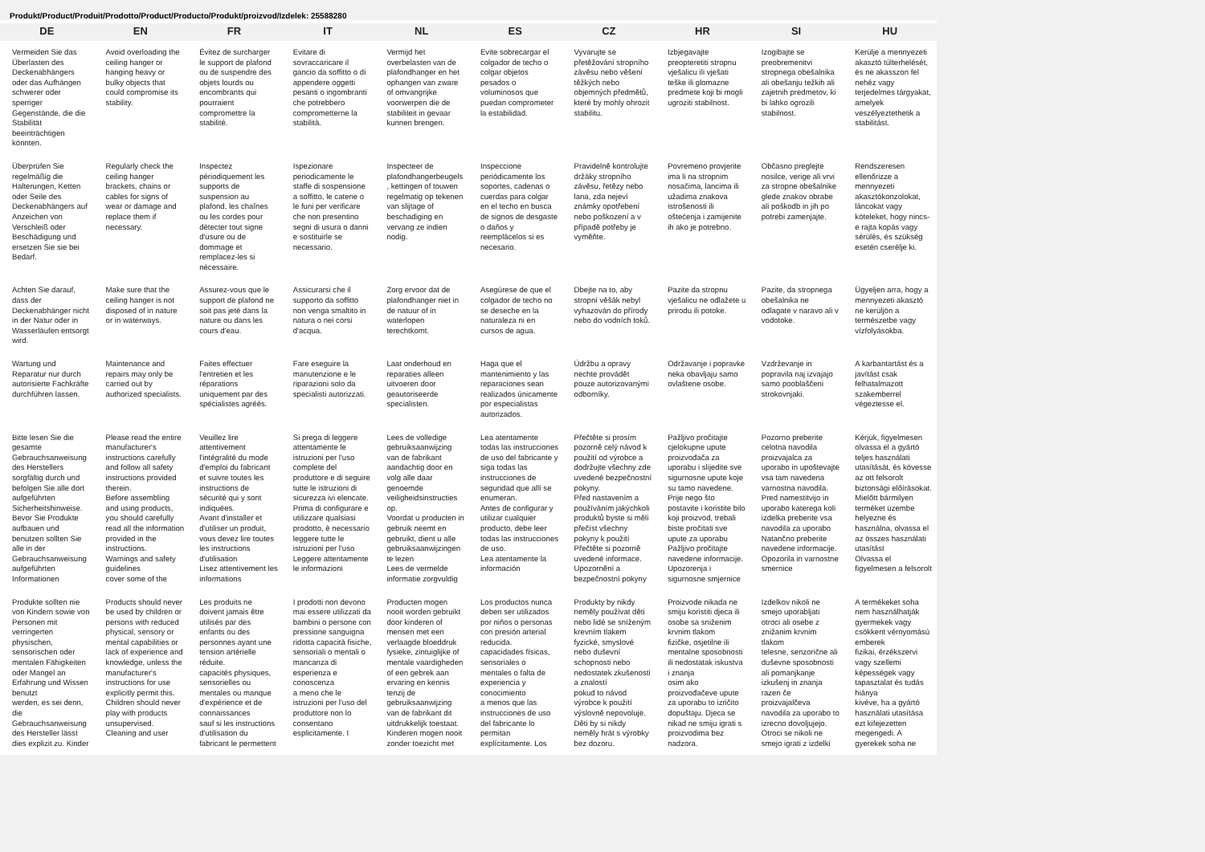Produkt/Product/Produit/Prodotto/Product/Producto/Produkt/proizvod/Izdelek: 25588280
| DE | EN | FR | IT | NL | ES | CZ | HR | SI | HU |
| --- | --- | --- | --- | --- | --- | --- | --- | --- | --- |
| Vermeiden Sie das Überlasten des Deckenabhängers oder das Aufhängen schwerer oder sperriger Gegenstände, die die Stabilität beeinträchtigen könnten. | Avoid overloading the ceiling hanger or hanging heavy or bulky objects that could compromise its stability. | Évitez de surcharger le support de plafond ou de suspendre des objets lourds ou encombrants qui pourraient compromettre la stabilité. | Evitare di sovraccaricare il gancio da soffitto o di appendere oggetti pesanti o ingombranti che potrebbero comprometterne la stabilità. | Vermijd het overbelasten van de plafondhanger en het ophangen van zware of omvangrijke voorwerpen die de stabiliteit in gevaar kunnen brengen. | Evite sobrecargar el colgador de techo o colgar objetos pesados o voluminosos que puedan comprometer la estabilidad. | Vyvarujte se přetěžování stropního závěsu nebo věšení těžkých nebo objemných předmětů, které by mohly ohrozit stabilitu. | Izbjegavajte preopteretiti stropnu vješalicu ili vješati teške ili glomazne predmete koji bi mogli ugroziti stabilnost. | Izogibajte se preobremenitvi stropnega obešalnika ali obešanju težkih ali zajetnih predmetov, ki bi lahko ogrozili stabilnost. | Kerülje a mennyezeti akasztó túlterhelését, és ne akasszon fel nehéz vagy terjedelmes tárgyakat, amelyek veszélyeztethetik a stabilitást. |
| Überprüfen Sie regelmäßig die Halterungen, Ketten oder Seile des Deckenabhängers auf Anzeichen von Verschleiß oder Beschädigung und ersetzen Sie sie bei Bedarf. | Regularly check the ceiling hanger brackets, chains or cables for signs of wear or damage and replace them if necessary. | Inspectez périodiquement les supports de suspension au plafond, les chaînes ou les cordes pour détecter tout signe d'usure ou de dommage et remplacez-les si nécessaire. | Ispezionare periodicamente le staffe di sospensione a soffitto, le catene o le funi per verificare che non presentino segni di usura o danni e sostituirle se necessario. | Inspecteer de plafondhangerbeugels , kettingen of touwen regelmatig op tekenen van slijtage of beschadiging en vervang ze indien nodig. | Inspeccione periódicamente los soportes, cadenas o cuerdas para colgar en el techo en busca de signos de desgaste o daños y reemplácelos si es necesario. | Pravidelně kontrolujte držáky stropního závěsu, řetězy nebo lana, zda nejeví známky opotřebení nebo poškození a v případě potřeby je vyměňte. | Povremeno provjerite ima li na stropnim nosačima, lancima ili užadima znakova istrošenosti ili oštećenja i zamijenite ih ako je potrebno. | Občasno preglejte nosilce, verige ali vrvi za stropne obešalnike glede znakov obrabe ali poškodb in jih po potrebi zamenjajte. | Rendszeresen ellenőrizze a mennyezeti akasztókonzolokat, láncokat vagy köteleket, hogy nincs-e rajta kopás vagy sérülés, és szükség esetén cserélje ki. |
| Achten Sie darauf, dass der Deckenabhänger nicht in der Natur oder in Wasserläufen entsorgt wird. | Make sure that the ceiling hanger is not disposed of in nature or in waterways. | Assurez-vous que le support de plafond ne soit pas jeté dans la nature ou dans les cours d'eau. | Assicurarsi che il supporto da soffitto non venga smaltito in natura o nei corsi d'acqua. | Zorg ervoor dat de plafondhanger niet in de natuur of in waterlopen terechtkomt. | Asegúrese de que el colgador de techo no se deseche en la naturaleza ni en cursos de agua. | Dbejte na to, aby stropní věšák nebyl vyhazován do přírody nebo do vodních toků. | Pazite da stropnu vješalicu ne odlažete u prirodu ili potoke. | Pazite, da stropnega obešalnika ne odlagate v naravo ali v vodotoke. | Ügyeljen arra, hogy a mennyezeti akasztó ne kerüljön a természetbe vagy vízfolyásokba. |
| Wartung und Reparatur nur durch autorisierte Fachkräfte durchführen lassen. | Maintenance and repairs may only be carried out by authorized specialists. | Faites effectuer l'entretien et les réparations uniquement par des spécialistes agréés. | Fare eseguire la manutenzione e le riparazioni solo da specialisti autorizzati. | Laat onderhoud en reparaties alleen uitvoeren door geautoriseerde specialisten. | Haga que el mantenimiento y las reparaciones sean realizados únicamente por especialistas autorizados. | Údržbu a opravy nechte provádět pouze autorizovanými odborníky. | Održavanje i popravke neka obavljaju samo ovlaštene osobe. | Vzdrževanje in popravila naj izvajajo samo pooblaščeni strokovnjaki. | A karbantartást és a javítást csak felhatalmazott szakemberrel végeztesse el. |
| Bitte lesen Sie die gesamte Gebrauchsanweisung des Herstellers sorgfältig durch und befolgen Sie alle dort aufgeführten Sicherheitshinweise. Bevor Sie Produkte aufbauen und benutzen sollten Sie alle in der Gebrauchsanweisung aufgeführten Informationen | Please read the entire manufacturer's instructions carefully and follow all safety instructions provided therein. Before assembling and using products, you should carefully read all the information provided in the instructions. Warnings and safety guidelines cover some of the | Veuillez lire attentivement l'intégralité du mode d'emploi du fabricant et suivre toutes les instructions de sécurité qui y sont indiquées. Avant d'installer et d'utiliser un produit, vous devez lire toutes les instructions d'utilisation Lisez attentivement les informations | Si prega di leggere attentamente le istruzioni per l'uso complete del produttore e di seguire tutte le istruzioni di sicurezza ivi elencate. Prima di configurare e utilizzare qualsiasi prodotto, è necessario leggere tutte le istruzioni per l'uso Leggere attentamente le informazioni | Lees de volledige gebruiksaanwijzing van de fabrikant aandachtig door en volg alle daar genoemde veiligheidsinstructies op. Voordat u producten in gebruik neemt en gebruikt, dient u alle gebruiksaanwijzingen te lezen Lees de vermelde informatie zorgvuldig | Lea atentamente todas las instrucciones de uso del fabricante y siga todas las instrucciones de seguridad que allí se enumeran. Antes de configurar y utilizar cualquier producto, debe leer todas las instrucciones de uso. Lea atentamente la información | Přečtěte si prosím pozorně celý návod k použití od výrobce a dodržujte všechny zde uvedené bezpečnostní pokyny. Před nastavením a používáním jakýchkoli produktů byste si měli přečíst všechny pokyny k použití Přečtěte si pozorně uvedené informace. Upozornění a bezpečnostní pokyny | Pažljivo pročitajte cjelokupne upute proizvođača za uporabu i slijedite sve sigurnosne upute koje su tamo navedene. Prije nego što postavite i koristite bilo koji proizvod, trebali biste pročitati sve upute za uporabu Pažljivo pročitajte navedene informacije. Upozorenja i sigurnosne smjernice | Pozorno preberite celotna navodila proizvajalca za uporabo in upoštevajte vsa tam navedena varnostna navodila. Pred namestitvijo in uporabo katerega koli izdelka preberite vsa navodila za uporabo Natančno preberite navedene informacije. Opozorila in varnostne smernice | Kérjük, figyelmesen olvassa el a gyártó teljes használati utasítását, és kövesse az ott felsorolt biztonsági előírásokat. Mielőtt bármilyen terméket üzembe helyezne és használna, olvassa el az összes használati utasítást Olvassa el figyelmesen a felsorolt |
| Produkte sollten nie von Kindern sowie von Personen mit verringerten physischen, sensorischen oder mentalen Fähigkeiten oder Mangel an Erfahrung und Wissen benutzt werden, es sei denn, die Gebrauchsanweisung des Hersteller lässt dies explizit zu. Kinder | Products should never be used by children or persons with reduced physical, sensory or mental capabilities or lack of experience and knowledge, unless the manufacturer's instructions for use explicitly permit this. Children should never play with products unsupervised. Cleaning and user | Les produits ne doivent jamais être utilisés par des enfants ou des personnes ayant une tension artérielle réduite. capacités physiques, sensorielles ou mentales ou manque d'expérience et de connaissances sauf si les instructions d'utilisation du fabricant le permettent | I prodotti non devono mai essere utilizzati da bambini o persone con pressione sanguigna ridotta capacità fisiche, sensoriali o mentali o mancanza di esperienza e conoscenza a meno che le istruzioni per l'uso del produttore non lo consentano esplicitamente. I | Producten mogen nooit worden gebruikt door kinderen of mensen met een verlaagde bloeddruk fysieke, zintuiglijke of mentale vaardigheden of een gebrek aan ervaring en kennis tenzij de gebruiksaanwijzing van de fabrikant dit uitdrukkelijk toestaat. Kinderen mogen nooit zonder toezicht met | Los productos nunca deben ser utilizados por niños o personas con presión arterial reducida. capacidades físicas, sensoriales o mentales o falta de experiencia y conocimiento a menos que las instrucciones de uso del fabricante lo permitan explícitamente. Los | Produkty by nikdy neměly používat děti nebo lidé se sníženým krevním tlakem fyzické, smyslové nebo duševní schopnosti nebo nedostatek zkušeností a znalostí pokud to návod výrobce k použití výslovně nepovoluje. Děti by si nikdy neměly hrát s výrobky bez dozoru. | Proizvode nikada ne smiju koristiti djeca ili osobe sa sniženim krvnim tlakom fizičke, osjetilne ili mentalne sposobnosti ili nedostatak iskustva i znanja osim ako proizvođačeve upute za uporabu to izričito dopuštaju. Djeca se nikad ne smiju igrati s proizvodima bez nadzora. | Izdelkov nikoli ne smejo uporabljati otroci ali osebe z znižanim krvnim tlakom telesne, senzorične ali duševne sposobnosti ali pomanjkanje izkušenj in znanja razen če proizvajalčeva navodila za uporabo to izrecno dovoljujejo. Otroci se nikoli ne smejo igrati z izdelki | A termékeket soha nem használhatják gyermekek vagy csökkent vérnyomású emberek fizikai, érzékszervi vagy szellemi képességek vagy tapasztalat és tudás hiánya kivéve, ha a gyártó használati utasítása ezt kifejezetten megengedi. A gyerekek soha ne |